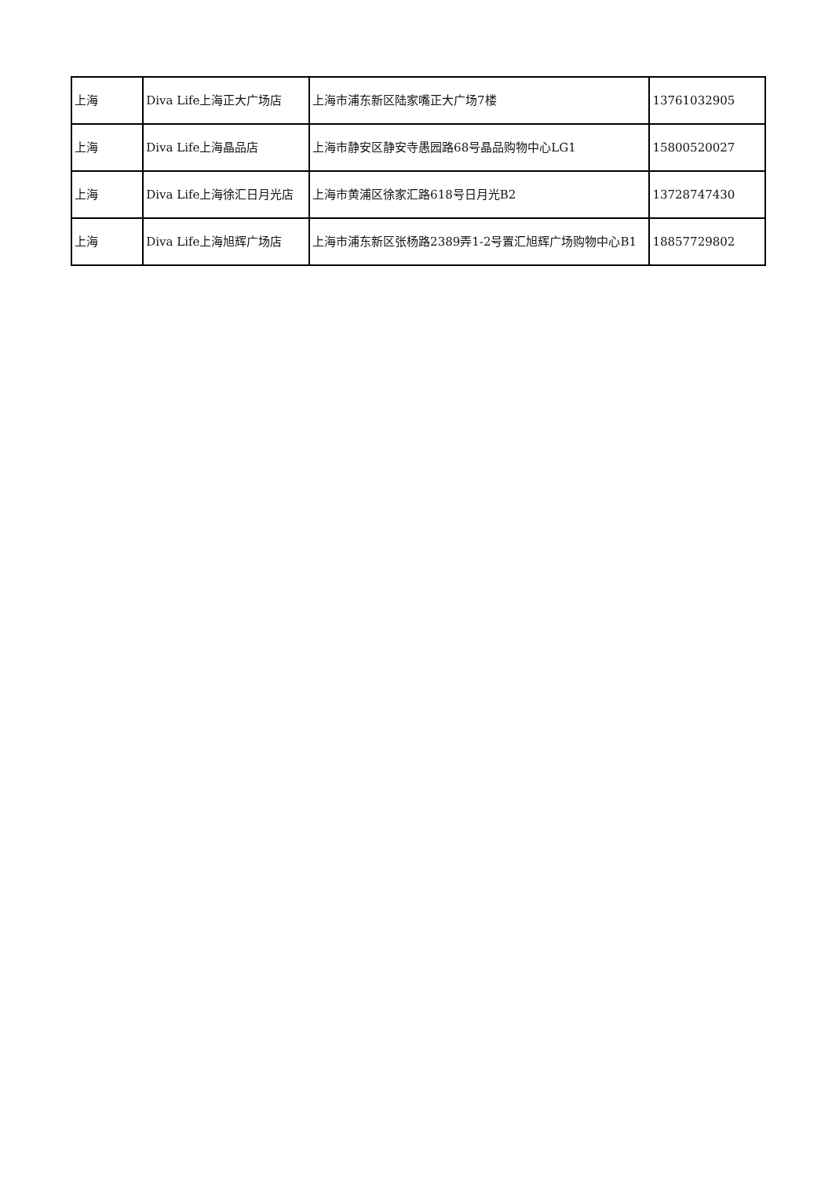| 上海 | Diva Life上海正大广场店 | 上海市浦东新区陆家嘴正大广场7楼 | 13761032905 |
| 上海 | Diva Life上海晶品店 | 上海市静安区静安寺愚园路68号晶品购物中心LG1 | 15800520027 |
| 上海 | Diva Life上海徐汇日月光店 | 上海市黄浦区徐家汇路618号日月光B2 | 13728747430 |
| 上海 | Diva Life上海旭辉广场店 | 上海市浦东新区张杨路2389弄1-2号置汇旭辉广场购物中心B1 | 18857729802 |